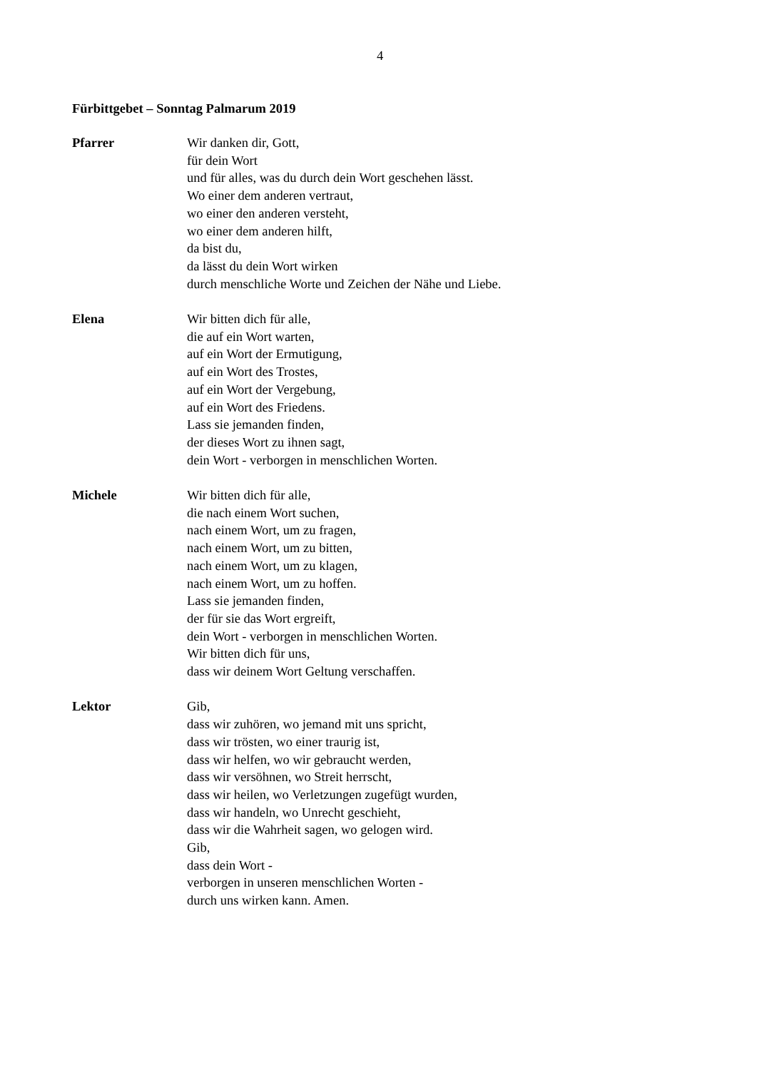4
Fürbittgebet – Sonntag Palmarum 2019
Pfarrer Wir danken dir, Gott,
für dein Wort
und für alles, was du durch dein Wort geschehen lässt.
Wo einer dem anderen vertraut,
wo einer den anderen versteht,
wo einer dem anderen hilft,
da bist du,
da lässt du dein Wort wirken
durch menschliche Worte und Zeichen der Nähe und Liebe.
Elena Wir bitten dich für alle,
die auf ein Wort warten,
auf ein Wort der Ermutigung,
auf ein Wort des Trostes,
auf ein Wort der Vergebung,
auf ein Wort des Friedens.
Lass sie jemanden finden,
der dieses Wort zu ihnen sagt,
dein Wort - verborgen in menschlichen Worten.
Michele Wir bitten dich für alle,
die nach einem Wort suchen,
nach einem Wort, um zu fragen,
nach einem Wort, um zu bitten,
nach einem Wort, um zu klagen,
nach einem Wort, um zu hoffen.
Lass sie jemanden finden,
der für sie das Wort ergreift,
dein Wort - verborgen in menschlichen Worten.
Wir bitten dich für uns,
dass wir deinem Wort Geltung verschaffen.
Lektor Gib,
dass wir zuhören, wo jemand mit uns spricht,
dass wir trösten, wo einer traurig ist,
dass wir helfen, wo wir gebraucht werden,
dass wir versöhnen, wo Streit herrscht,
dass wir heilen, wo Verletzungen zugefügt wurden,
dass wir handeln, wo Unrecht geschieht,
dass wir die Wahrheit sagen, wo gelogen wird.
Gib,
dass dein Wort -
verborgen in unseren menschlichen Worten -
durch uns wirken kann. Amen.